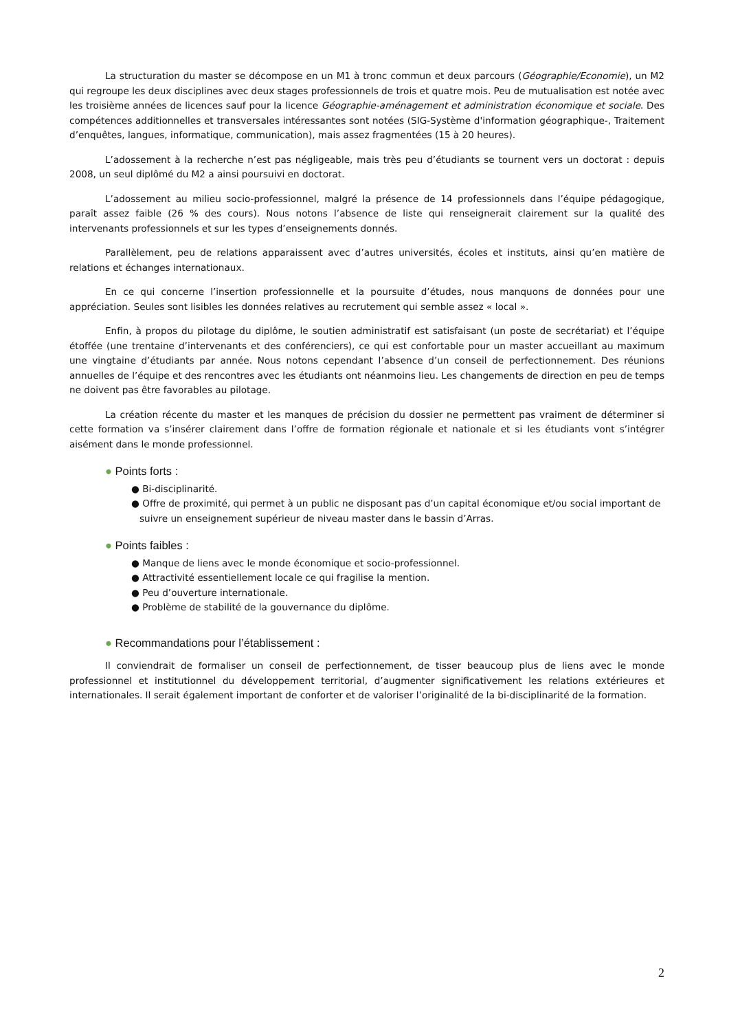La structuration du master se décompose en un M1 à tronc commun et deux parcours (Géographie/Economie), un M2 qui regroupe les deux disciplines avec deux stages professionnels de trois et quatre mois. Peu de mutualisation est notée avec les troisième années de licences sauf pour la licence Géographie-aménagement et administration économique et sociale. Des compétences additionnelles et transversales intéressantes sont notées (SIG-Système d'information géographique-, Traitement d’enquêtes, langues, informatique, communication), mais assez fragmentées (15 à 20 heures).
L’adossement à la recherche n’est pas négligeable, mais très peu d’étudiants se tournent vers un doctorat : depuis 2008, un seul diplômé du M2 a ainsi poursuivi en doctorat.
L’adossement au milieu socio-professionnel, malgré la présence de 14 professionnels dans l’équipe pédagogique, paraît assez faible (26 % des cours). Nous notons l’absence de liste qui renseignerait clairement sur la qualité des intervenants professionnels et sur les types d’enseignements donnés.
Parallèlement, peu de relations apparaissent avec d’autres universités, écoles et instituts, ainsi qu’en matière de relations et échanges internationaux.
En ce qui concerne l’insertion professionnelle et la poursuite d’études, nous manquons de données pour une appréciation. Seules sont lisibles les données relatives au recrutement qui semble assez « local ».
Enfin, à propos du pilotage du diplôme, le soutien administratif est satisfaisant (un poste de secrétariat) et l’équipe étoffée (une trentaine d’intervenants et des conférenciers), ce qui est confortable pour un master accueillant au maximum une vingtaine d’étudiants par année. Nous notons cependant l’absence d’un conseil de perfectionnement. Des réunions annuelles de l’équipe et des rencontres avec les étudiants ont néanmoins lieu. Les changements de direction en peu de temps ne doivent pas être favorables au pilotage.
La création récente du master et les manques de précision du dossier ne permettent pas vraiment de déterminer si cette formation va s’insérer clairement dans l’offre de formation régionale et nationale et si les étudiants vont s’intégrer aisément dans le monde professionnel.
● Points forts :
● Bi-disciplinarité.
● Offre de proximité, qui permet à un public ne disposant pas d’un capital économique et/ou social important de suivre un enseignement supérieur de niveau master dans le bassin d’Arras.
● Points faibles :
● Manque de liens avec le monde économique et socio-professionnel.
● Attractivité essentiellement locale ce qui fragilise la mention.
● Peu d’ouverture internationale.
● Problème de stabilité de la gouvernance du diplôme.
● Recommandations pour l’établissement :
Il conviendrait de formaliser un conseil de perfectionnement, de tisser beaucoup plus de liens avec le monde professionnel et institutionnel du développement territorial, d’augmenter significativement les relations extérieures et internationales. Il serait également important de conforter et de valoriser l’originalité de la bi-disciplinarité de la formation.
2